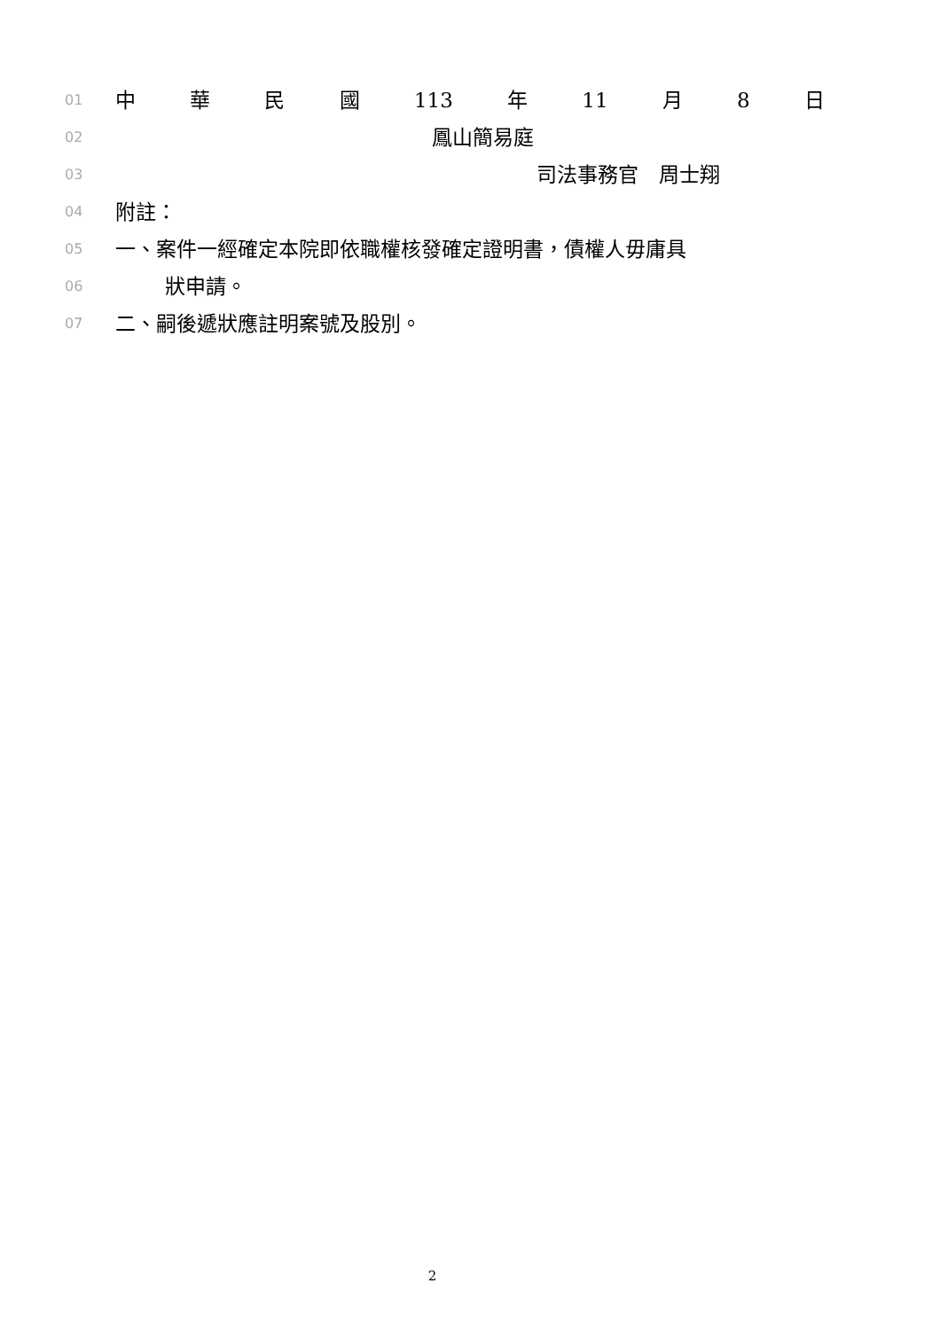01 中 華 民 國 113 年 11 月 8 日
02 鳳山簡易庭
03 司法事務官　周士翔
04 附註：
05 一、案件一經確定本院即依職權核發確定證明書，債權人毋庸具
06 狀申請。
07 二、嗣後遞狀應註明案號及股別。
2